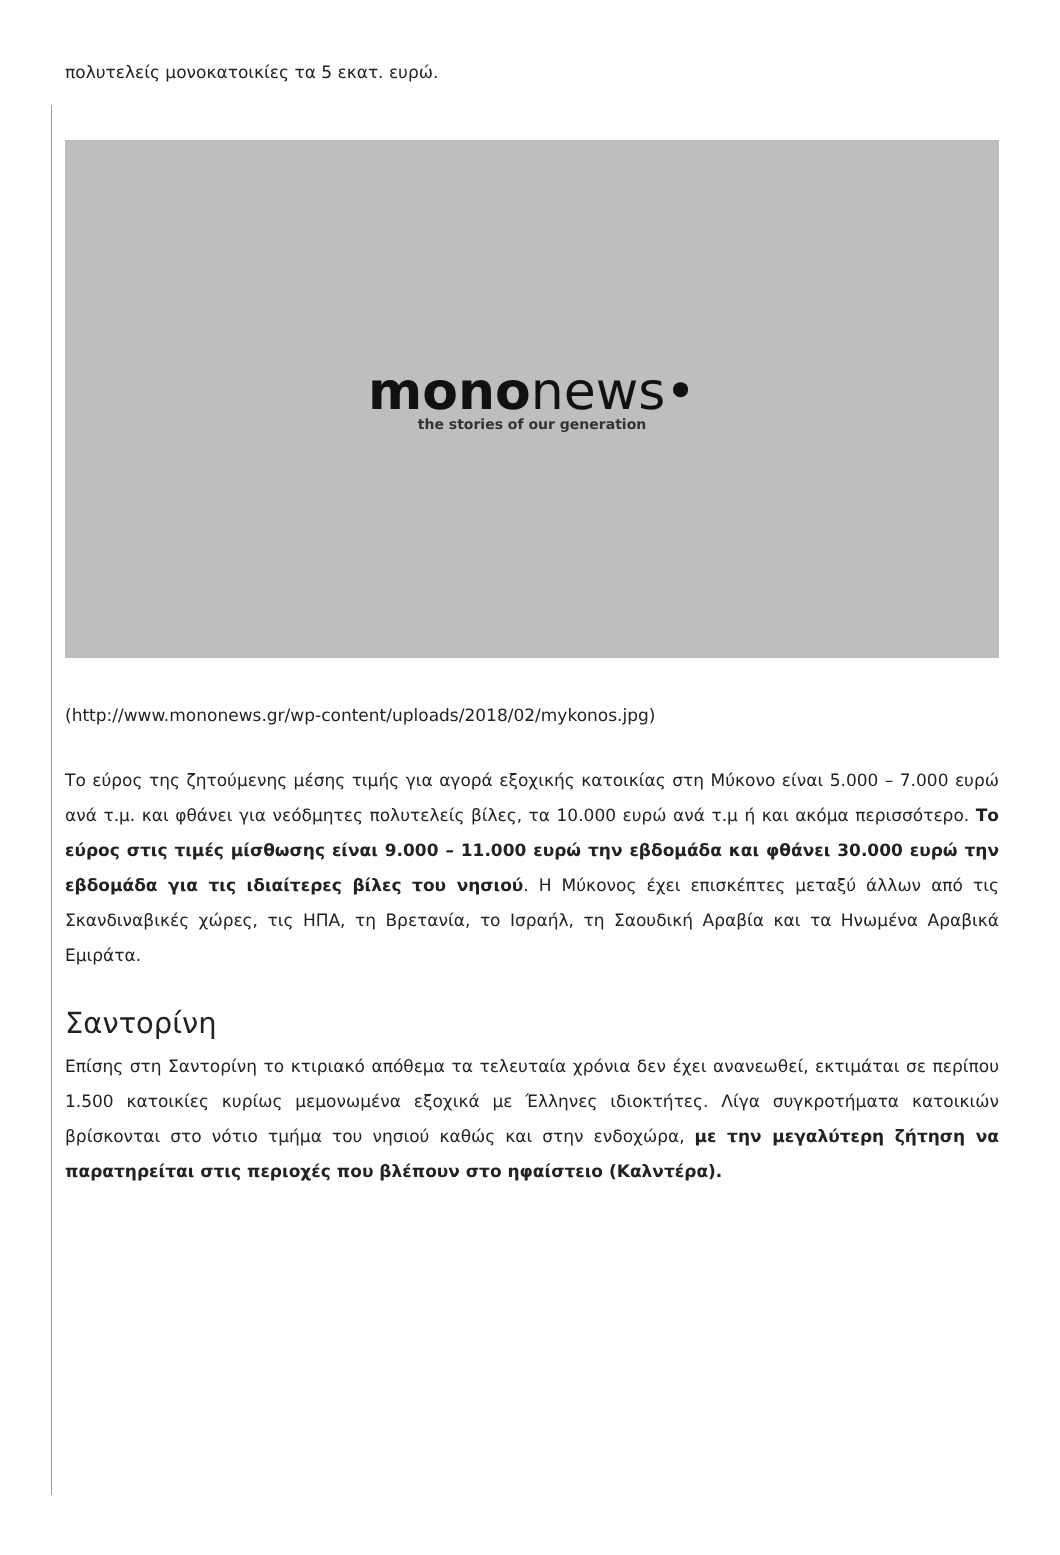πολυτελείς μονοκατοικίες τα 5 εκατ. ευρώ.
mononews•
the stories of our generation
(http://www.mononews.gr/wp-content/uploads/2018/02/mykonos.jpg)
Το εύρος της ζητούμενης μέσης τιμής για αγορά εξοχικής κατοικίας στη Μύκονο είναι 5.000 – 7.000 ευρώ ανά τ.μ. και φθάνει για νεόδμητες πολυτελείς βίλες, τα 10.000 ευρώ ανά τ.μ ή και ακόμα περισσότερο. Το εύρος στις τιμές μίσθωσης είναι 9.000 – 11.000 ευρώ την εβδομάδα και φθάνει 30.000 ευρώ την εβδομάδα για τις ιδιαίτερες βίλες του νησιού. Η Μύκονος έχει επισκέπτες μεταξύ άλλων από τις Σκανδιναβικές χώρες, τις ΗΠΑ, τη Βρετανία, το Ισραήλ, τη Σαουδική Αραβία και τα Ηνωμένα Αραβικά Εμιράτα.
Σαντορίνη
Επίσης στη Σαντορίνη το κτιριακό απόθεμα τα τελευταία χρόνια δεν έχει ανανεωθεί, εκτιμάται σε περίπου 1.500 κατοικίες κυρίως μεμονωμένα εξοχικά με Έλληνες ιδιοκτήτες. Λίγα συγκροτήματα κατοικιών βρίσκονται στο νότιο τμήμα του νησιού καθώς και στην ενδοχώρα, με την μεγαλύτερη ζήτηση να παρατηρείται στις περιοχές που βλέπουν στο ηφαίστειο (Καλντέρα).